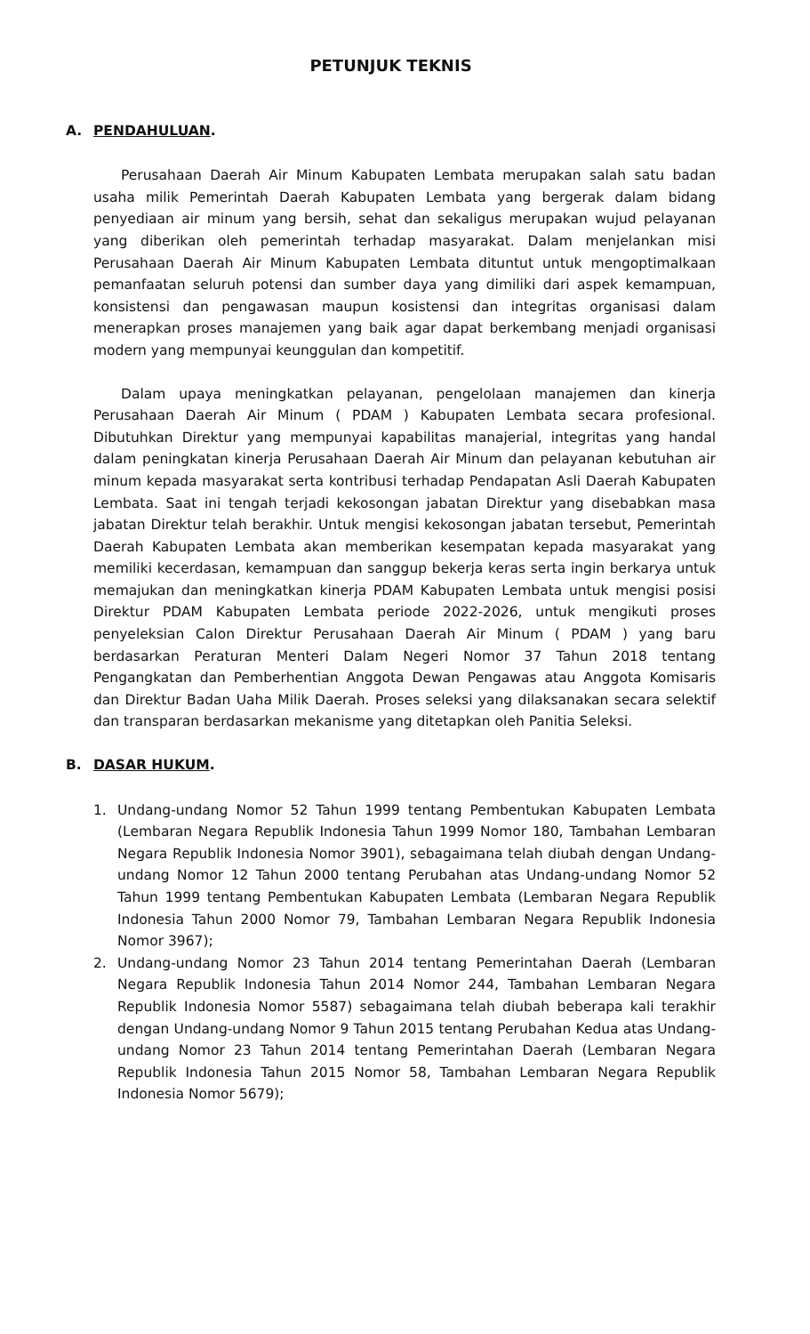PETUNJUK TEKNIS
A. PENDAHULUAN.
Perusahaan Daerah Air Minum Kabupaten Lembata merupakan salah satu badan usaha milik Pemerintah Daerah Kabupaten Lembata yang bergerak dalam bidang penyediaan air minum yang bersih, sehat dan sekaligus merupakan wujud pelayanan yang diberikan oleh pemerintah terhadap masyarakat. Dalam menjelankan misi Perusahaan Daerah Air Minum Kabupaten Lembata dituntut untuk mengoptimalkaan pemanfaatan seluruh potensi dan sumber daya yang dimiliki dari aspek kemampuan, konsistensi dan pengawasan maupun kosistensi dan integritas organisasi dalam menerapkan proses manajemen yang baik agar dapat berkembang menjadi organisasi modern yang mempunyai keunggulan dan kompetitif.
Dalam upaya meningkatkan pelayanan, pengelolaan manajemen dan kinerja Perusahaan Daerah Air Minum ( PDAM ) Kabupaten Lembata secara profesional. Dibutuhkan Direktur yang mempunyai kapabilitas manajerial, integritas yang handal dalam peningkatan kinerja Perusahaan Daerah Air Minum dan pelayanan kebutuhan air minum kepada masyarakat serta kontribusi terhadap Pendapatan Asli Daerah Kabupaten Lembata. Saat ini tengah terjadi kekosongan jabatan Direktur yang disebabkan masa jabatan Direktur telah berakhir. Untuk mengisi kekosongan jabatan tersebut, Pemerintah Daerah Kabupaten Lembata akan memberikan kesempatan kepada masyarakat yang memiliki kecerdasan, kemampuan dan sanggup bekerja keras serta ingin berkarya untuk memajukan dan meningkatkan kinerja PDAM Kabupaten Lembata untuk mengisi posisi Direktur PDAM Kabupaten Lembata periode 2022-2026, untuk mengikuti proses penyeleksian Calon Direktur Perusahaan Daerah Air Minum ( PDAM ) yang baru berdasarkan Peraturan Menteri Dalam Negeri Nomor 37 Tahun 2018 tentang Pengangkatan dan Pemberhentian Anggota Dewan Pengawas atau Anggota Komisaris dan Direktur Badan Uaha Milik Daerah. Proses seleksi yang dilaksanakan secara selektif dan transparan berdasarkan mekanisme yang ditetapkan oleh Panitia Seleksi.
B. DASAR HUKUM.
1. Undang-undang Nomor 52 Tahun 1999 tentang Pembentukan Kabupaten Lembata (Lembaran Negara Republik Indonesia Tahun 1999 Nomor 180, Tambahan Lembaran Negara Republik Indonesia Nomor 3901), sebagaimana telah diubah dengan Undang-undang Nomor 12 Tahun 2000 tentang Perubahan atas Undang-undang Nomor 52 Tahun 1999 tentang Pembentukan Kabupaten Lembata (Lembaran Negara Republik Indonesia Tahun 2000 Nomor 79, Tambahan Lembaran Negara Republik Indonesia Nomor 3967);
2. Undang-undang Nomor 23 Tahun 2014 tentang Pemerintahan Daerah (Lembaran Negara Republik Indonesia Tahun 2014 Nomor 244, Tambahan Lembaran Negara Republik Indonesia Nomor 5587) sebagaimana telah diubah beberapa kali terakhir dengan Undang-undang Nomor 9 Tahun 2015 tentang Perubahan Kedua atas Undang-undang Nomor 23 Tahun 2014 tentang Pemerintahan Daerah (Lembaran Negara Republik Indonesia Tahun 2015 Nomor 58, Tambahan Lembaran Negara Republik Indonesia Nomor 5679);